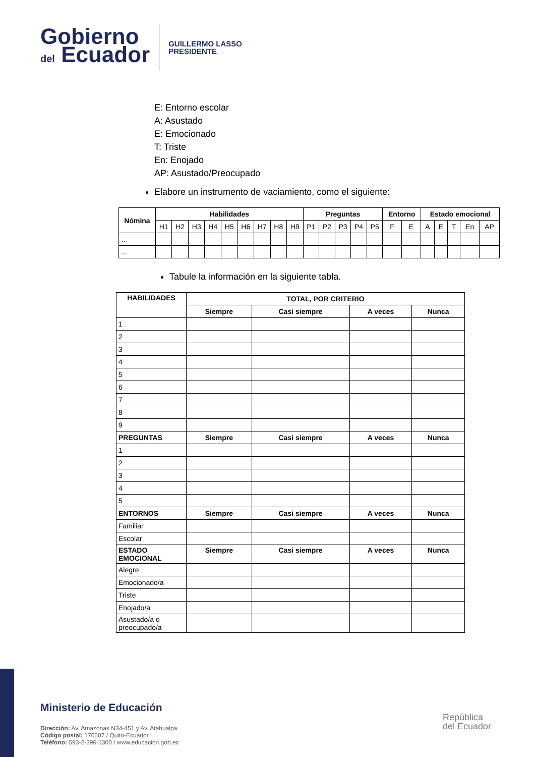Gobierno
del Ecuador
GUILLERMO LASSO
PRESIDENTE
E: Entorno escolar
A: Asustado
E: Emocionado
T: Triste
En: Enojado
AP: Asustado/Preocupado
Elabore un instrumento de vaciamiento, como el siguiente:
| Nómina | Habilidades | | | | | | | | | Preguntas | | | | | Entorno | | Estado emocional | | | | |
| --- | --- | --- | --- | --- | --- | --- | --- | --- | --- | --- | --- | --- | --- | --- | --- | --- | --- | --- | --- | --- | --- |
| | H1 | H2 | H3 | H4 | H5 | H6 | H7 | H8 | H9 | P1 | P2 | P3 | P4 | P5 | F | E | A | E | T | En | AP |
| … | | | | | | | | | | | | | | | | | | | | | |
| … | | | | | | | | | | | | | | | | | | | | | |
Tabule la información en la siguiente tabla.
| HABILIDADES | TOTAL, POR CRITERIO | | | |
| --- | --- | --- | --- | --- |
| | Siempre | Casi siempre | A veces | Nunca |
| 1 | | | | |
| 2 | | | | |
| 3 | | | | |
| 4 | | | | |
| 5 | | | | |
| 6 | | | | |
| 7 | | | | |
| 8 | | | | |
| 9 | | | | |
| PREGUNTAS | Siempre | Casi siempre | A veces | Nunca |
| 1 | | | | |
| 2 | | | | |
| 3 | | | | |
| 4 | | | | |
| 5 | | | | |
| ENTORNOS | Siempre | Casi siempre | A veces | Nunca |
| Familiar | | | | |
| Escolar | | | | |
| ESTADO EMOCIONAL | Siempre | Casi siempre | A veces | Nunca |
| Alegre | | | | |
| Emocionado/a | | | | |
| Triste | | | | |
| Enojado/a | | | | |
| Asustado/a o preocupado/a | | | | |
Ministerio de Educación
Dirección: Av. Amazonas N34-451 y Av. Atahualpa.
Código postal: 170507 / Quito-Ecuador
Teléfono: 593-2-396-1300 / www.educacion.gob.ec
República
del Ecuador